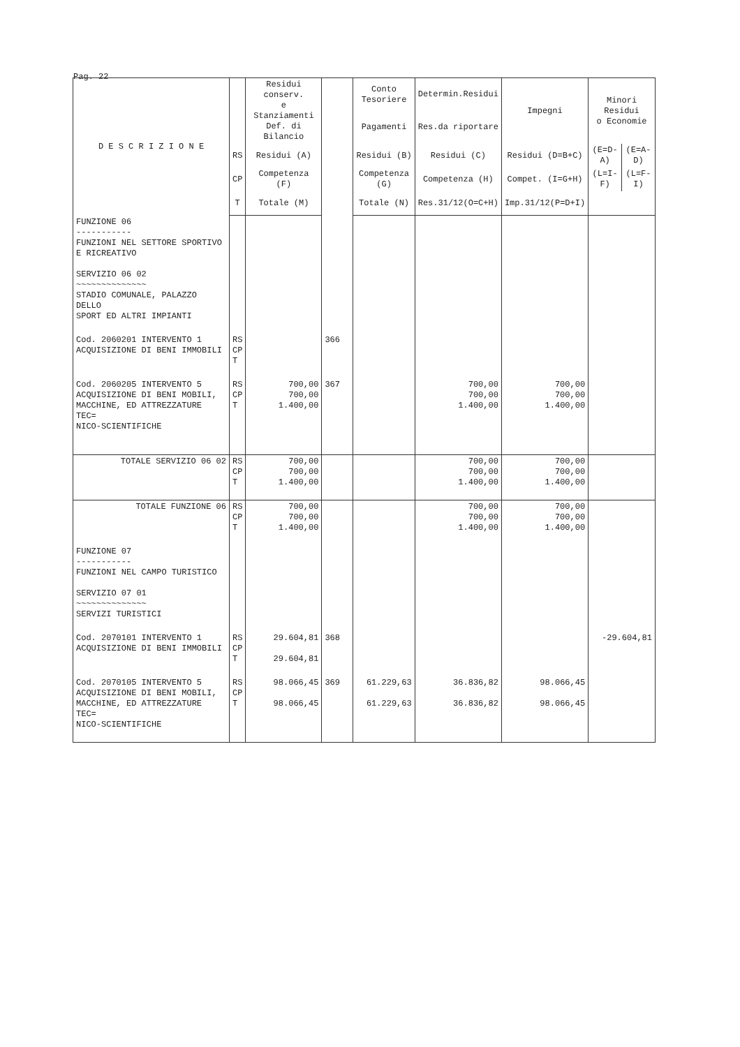Pag. 22
| D E S C R I Z I O N E | | Residui conserv. e Stanziamenti Def. di Bilancio | | Conto Tesoriere | Determin.Residui | Impegni | Minori Residui o Economie | |
| --- | --- | --- | --- | --- | --- | --- | --- | --- |
| | | | | Pagamenti | Res.da riportare | | | |
| | RS | Residui (A) | | Residui (B) | Residui (C) | Residui (D=B+C) | (E=D-A) | (E=A-D) |
| | CP | Competenza (F) | | Competenza (G) | Competenza (H) | Compet. (I=G+H) | (L=I-F) | (L=F-I) |
| | T | Totale (M) | | Totale (N) | Res.31/12(O=C+H) | Imp.31/12(P=D+I) | | |
| FUNZIONE 06 ----------- FUNZIONI NEL SETTORE SPORTIVO E RICREATIVO SERVIZIO 06 02 ~~~~~~~~~~~~~~ STADIO COMUNALE, PALAZZO DELLO SPORT ED ALTRI IMPIANTI | | | | | | | | |
| Cod. 2060201 INTERVENTO 1 ACQUISIZIONE DI BENI IMMOBILI | RS CP T | | 366 | | | | | |
| Cod. 2060205 INTERVENTO 5 ACQUISIZIONE DI BENI MOBILI, MACCHINE, ED ATTREZZATURE TEC= NICO-SCIENTIFICHE | RS CP T | 700,00 700,00 1.400,00 | 367 | | 700,00 700,00 1.400,00 | 700,00 700,00 1.400,00 | | |
| TOTALE SERVIZIO 06 02 | RS CP T | 700,00 700,00 1.400,00 | | | 700,00 700,00 1.400,00 | 700,00 700,00 1.400,00 | | |
| TOTALE FUNZIONE 06 | RS CP T | 700,00 700,00 1.400,00 | | | 700,00 700,00 1.400,00 | 700,00 700,00 1.400,00 | | |
| FUNZIONE 07 ----------- FUNZIONI NEL CAMPO TURISTICO SERVIZIO 07 01 ~~~~~~~~~~~~~~ SERVIZI TURISTICI | | | | | | | | |
| Cod. 2070101 INTERVENTO 1 ACQUISIZIONE DI BENI IMMOBILI | RS CP T | 29.604,81 29.604,81 | 368 | | | | -29.604,81 | |
| Cod. 2070105 INTERVENTO 5 ACQUISIZIONE DI BENI MOBILI, MACCHINE, ED ATTREZZATURE TEC= NICO-SCIENTIFICHE | RS CP T | 98.066,45 98.066,45 | 369 | 61.229,63 61.229,63 | 36.836,82 36.836,82 | 98.066,45 98.066,45 | | |